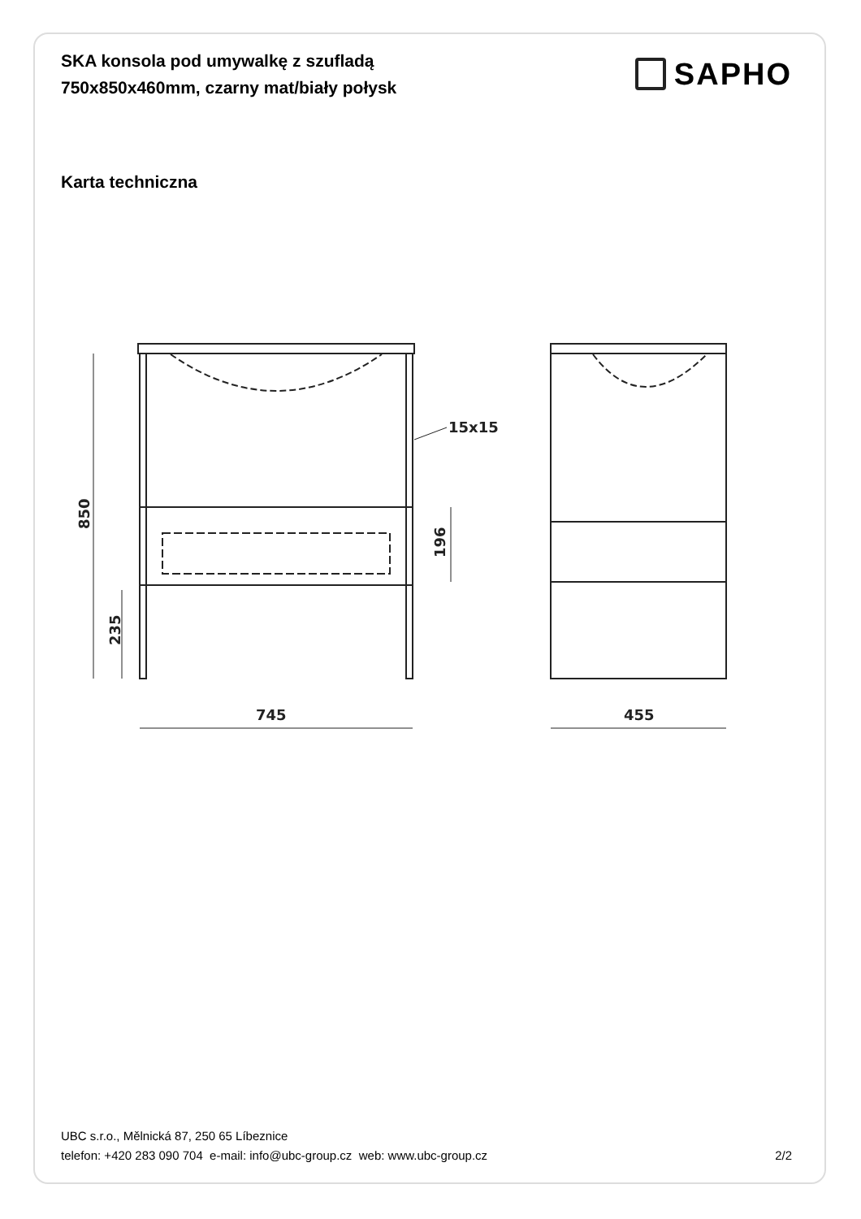SKA konsola pod umywalkę z szufladą
750x850x460mm, czarny mat/biały połysk
SAPHO
Karta techniczna
15x15
745
455
850
235
196
UBC s.r.o., Mělnická 87, 250 65 Líbeznice
telefon: +420 283 090 704 e-mail: info@ubc-group.cz web: www.ubc-group.cz 2/2